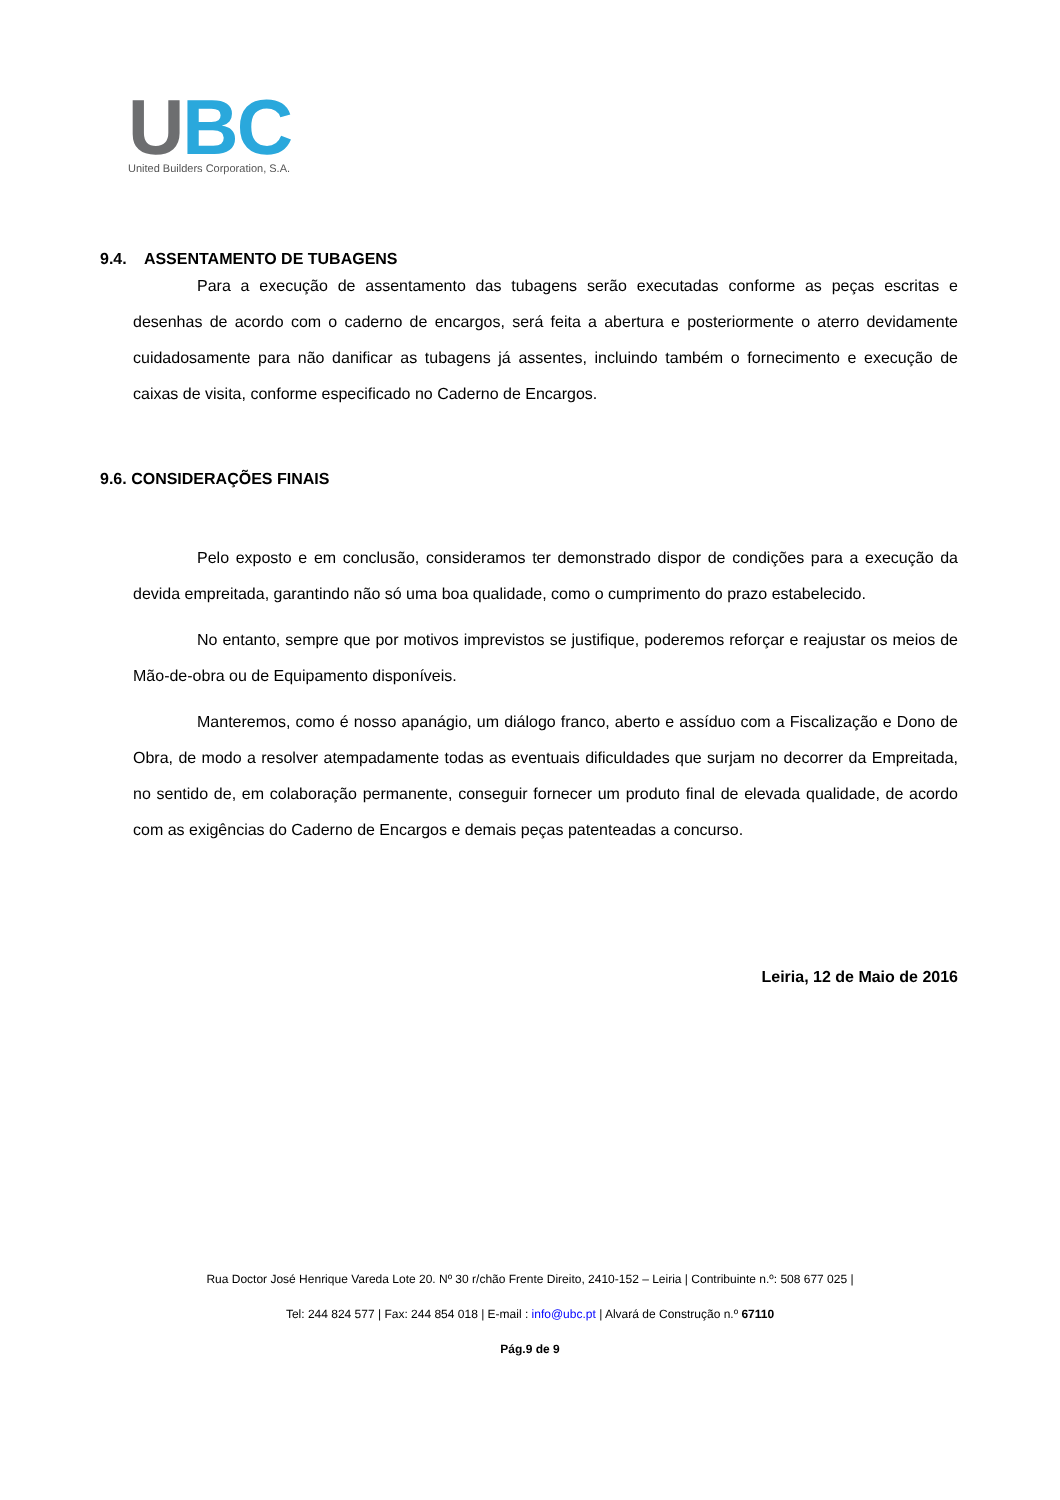UBC
United Builders Corporation, S.A.
9.4. ASSENTAMENTO DE TUBAGENS
Para a execução de assentamento das tubagens serão executadas conforme as peças escritas e desenhas de acordo com o caderno de encargos, será feita a abertura e posteriormente o aterro devidamente cuidadosamente para não danificar as tubagens já assentes, incluindo também o fornecimento e execução de caixas de visita, conforme especificado no Caderno de Encargos.
9.6. CONSIDERAÇÕES FINAIS
Pelo exposto e em conclusão, consideramos ter demonstrado dispor de condições para a execução da devida empreitada, garantindo não só uma boa qualidade, como o cumprimento do prazo estabelecido.
No entanto, sempre que por motivos imprevistos se justifique, poderemos reforçar e reajustar os meios de Mão-de-obra ou de Equipamento disponíveis.
Manteremos, como é nosso apanágio, um diálogo franco, aberto e assíduo com a Fiscalização e Dono de Obra, de modo a resolver atempadamente todas as eventuais dificuldades que surjam no decorrer da Empreitada, no sentido de, em colaboração permanente, conseguir fornecer um produto final de elevada qualidade, de acordo com as exigências do Caderno de Encargos e demais peças patenteadas a concurso.
Leiria, 12 de Maio de 2016
Rua Doctor José Henrique Vareda Lote 20. Nº 30 r/chão Frente Direito, 2410-152 – Leiria | Contribuinte n.º: 508 677 025 |
Tel: 244 824 577 | Fax: 244 854 018 | E-mail : info@ubc.pt | Alvará de Construção n.º 67110
Pág.9 de 9